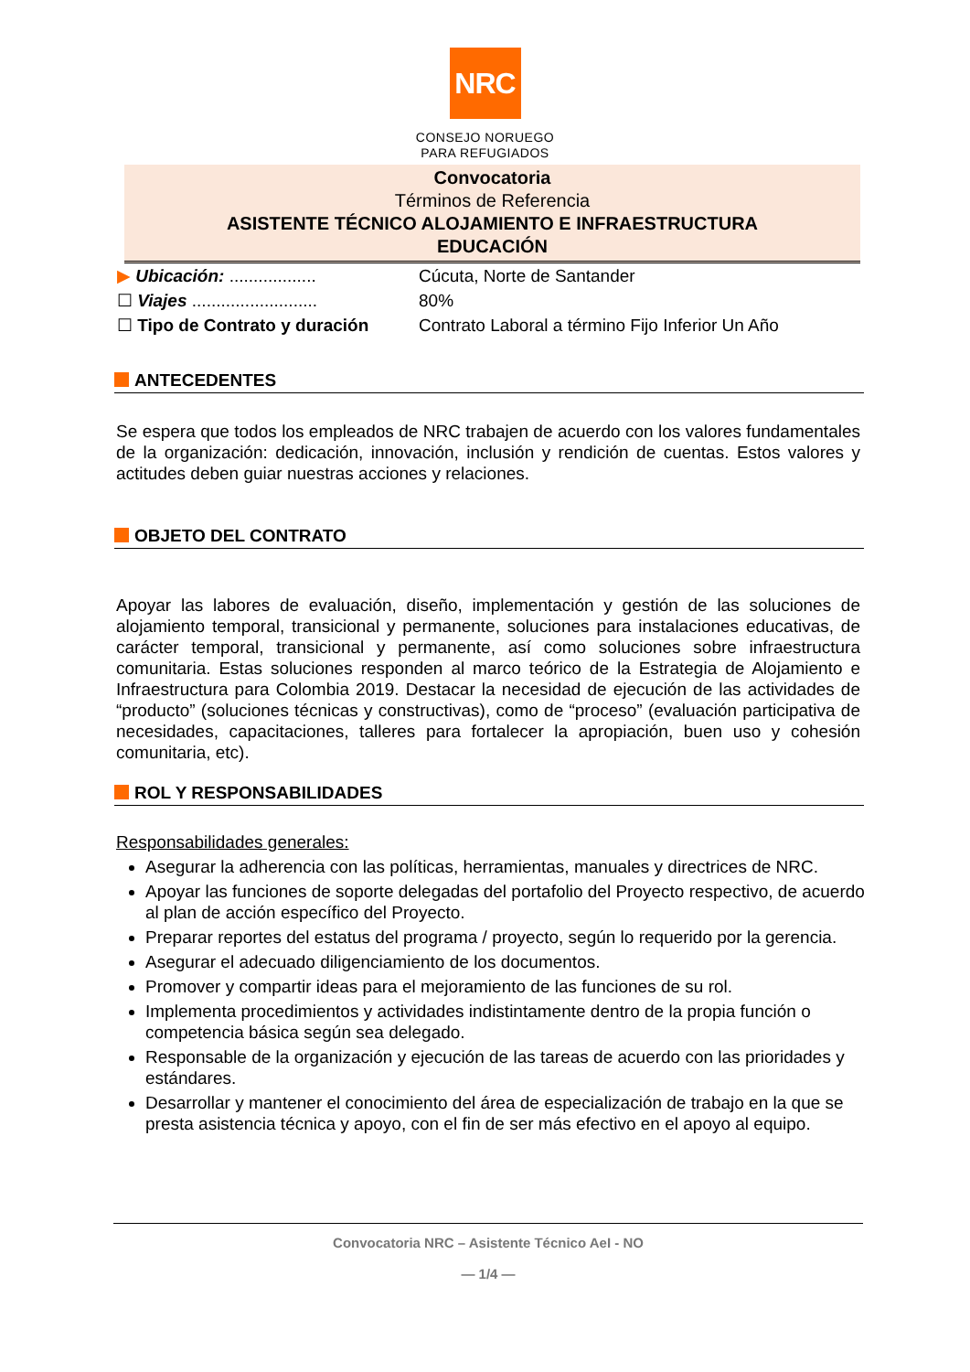NRC
CONSEJO NORUEGO
PARA REFUGIADOS
Convocatoria
Términos de Referencia
ASISTENTE TÉCNICO ALOJAMIENTO E INFRAESTRUCTURA
EDUCACIÓN
▶ Ubicación: .................. Cúcuta, Norte de Santander
☐ Viajes .......................... 80%
☐ Tipo de Contrato y duración Contrato Laboral a término Fijo Inferior Un Año
ANTECEDENTES
Se espera que todos los empleados de NRC trabajen de acuerdo con los valores fundamentales de la organización: dedicación, innovación, inclusión y rendición de cuentas. Estos valores y actitudes deben guiar nuestras acciones y relaciones.
OBJETO DEL CONTRATO
Apoyar las labores de evaluación, diseño, implementación y gestión de las soluciones de alojamiento temporal, transicional y permanente, soluciones para instalaciones educativas, de carácter temporal, transicional y permanente, así como soluciones sobre infraestructura comunitaria. Estas soluciones responden al marco teórico de la Estrategia de Alojamiento e Infraestructura para Colombia 2019. Destacar la necesidad de ejecución de las actividades de “producto” (soluciones técnicas y constructivas), como de “proceso” (evaluación participativa de necesidades, capacitaciones, talleres para fortalecer la apropiación, buen uso y cohesión comunitaria, etc).
ROL Y RESPONSABILIDADES
Responsabilidades generales:
Asegurar la adherencia con las políticas, herramientas, manuales y directrices de NRC.
Apoyar las funciones de soporte delegadas del portafolio del Proyecto respectivo, de acuerdo al plan de acción específico del Proyecto.
Preparar reportes del estatus del programa / proyecto, según lo requerido por la gerencia.
Asegurar el adecuado diligenciamiento de los documentos.
Promover y compartir ideas para el mejoramiento de las funciones de su rol.
Implementa procedimientos y actividades indistintamente dentro de la propia función o competencia básica según sea delegado.
Responsable de la organización y ejecución de las tareas de acuerdo con las prioridades y estándares.
Desarrollar y mantener el conocimiento del área de especialización de trabajo en la que se presta asistencia técnica y apoyo, con el fin de ser más efectivo en el apoyo al equipo.
Convocatoria NRC – Asistente Técnico AeI - NO
— 1/4 —